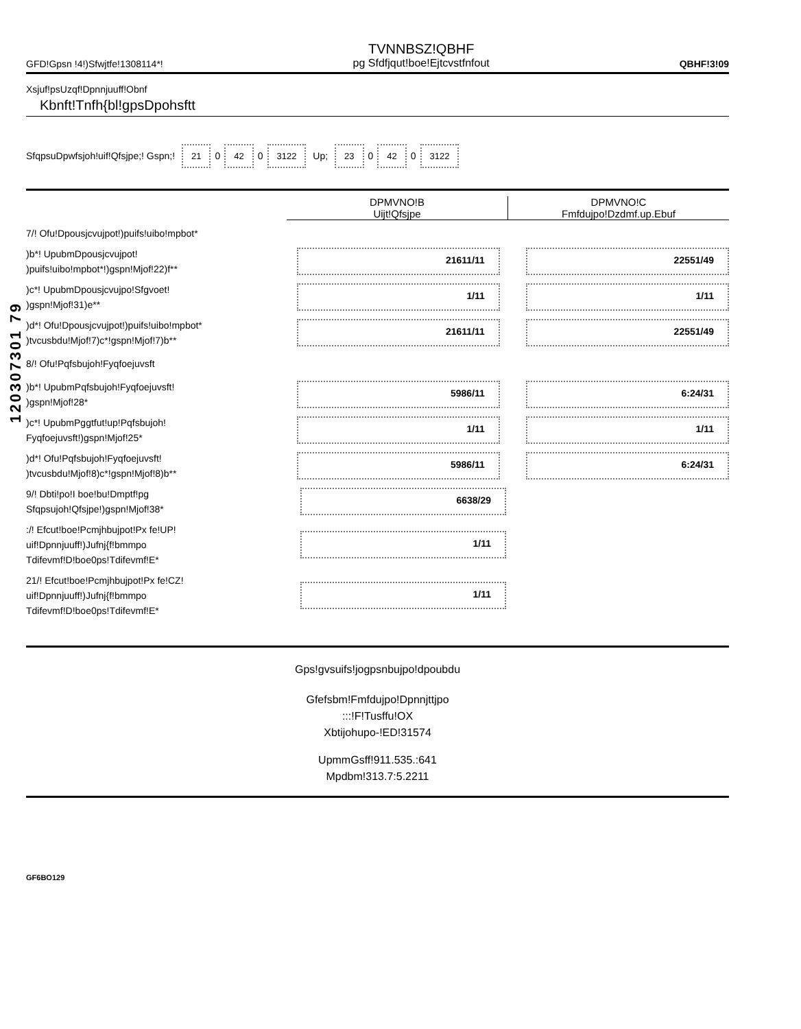120307301 79
GFD!Gpsn !4!)Sfwjtfe!1308114*!
TVNNBSZ!QBHF
pg Sfdfjqut!boe!Ejtcvstfnfout
QBHF!3!09
Xsjuf!psUzqf!Dpnnjuuff!Obnf
Kbnft!Tnfh{bl!gpsDpohsftt
SfqpsuDpwfsjoh!uif!Qfsjpe;! Gspn;! 21 0 42 0 3122 Up; 23 0 42 0 3122
DPMVNO!B
Uijt!Qfsjpe
DPMVNO!C
Fmfdujpo!Dzdmf.up.Ebuf
7/! Ofu!Dpousjcvujpot!)puifs!uibo!mpbot*
)b*! UpubmDpousjcvujpot!
)puifs!uibo!mpbot*!)gspn!Mjof!22)f**
21611/11 22551/49
)c*! UpubmDpousjcvujpo!Sfgvoet!
)gspn!Mjof!31)e**
1/11 1/11
)d*! Ofu!Dpousjcvujpot!)puifs!uibo!mpbot*
)tvcusbdu!Mjof!7)c*!gspn!Mjof!7)b**
21611/11 22551/49
8/! Ofu!Pqfsbujoh!Fyqfoejuvsft
)b*! UpubmPqfsbujoh!Fyqfoejuvsft!
)gspn!Mjof!28*
5986/11 6:24/31
)c*! UpubmPggtfut!up!Pqfsbujoh!
Fyqfoejuvsft!)gspn!Mjof!25*
1/11 1/11
)d*! Ofu!Pqfsbujoh!Fyqfoejuvsft!
)tvcusbdu!Mjof!8)c*!gspn!Mjof!8)b**
5986/11 6:24/31
9/! Dbti!po!I boe!bu!Dmptf!pg
Sfqpsujoh!Qfsjpe!)gspn!Mjof!38*
6638/29
:/! Efcut!boe!Pcmjhbujpot!Px fe!UP!
uif!Dpnnjuuff!)Jufnj{f!bmmpo
Tdifevmf!D!boe0ps!Tdifevmf!E*
1/11
21/! Efcut!boe!Pcmjhbujpot!Px fe!CZ!
uif!Dpnnjuuff!)Jufnj{f!bmmpo
Tdifevmf!D!boe0ps!Tdifevmf!E*
1/11
Gps!gvsuifs!jogpsnbujpo!dpoubdu
Gfefsbm!Fmfdujpo!Dpnnjttjpo
:::!F!Tusffu!OX
Xbtijohupo-!ED!31574
UpmmGsff!911.535.:641
Mpdbm!313.7:5.2211
GF6BO129